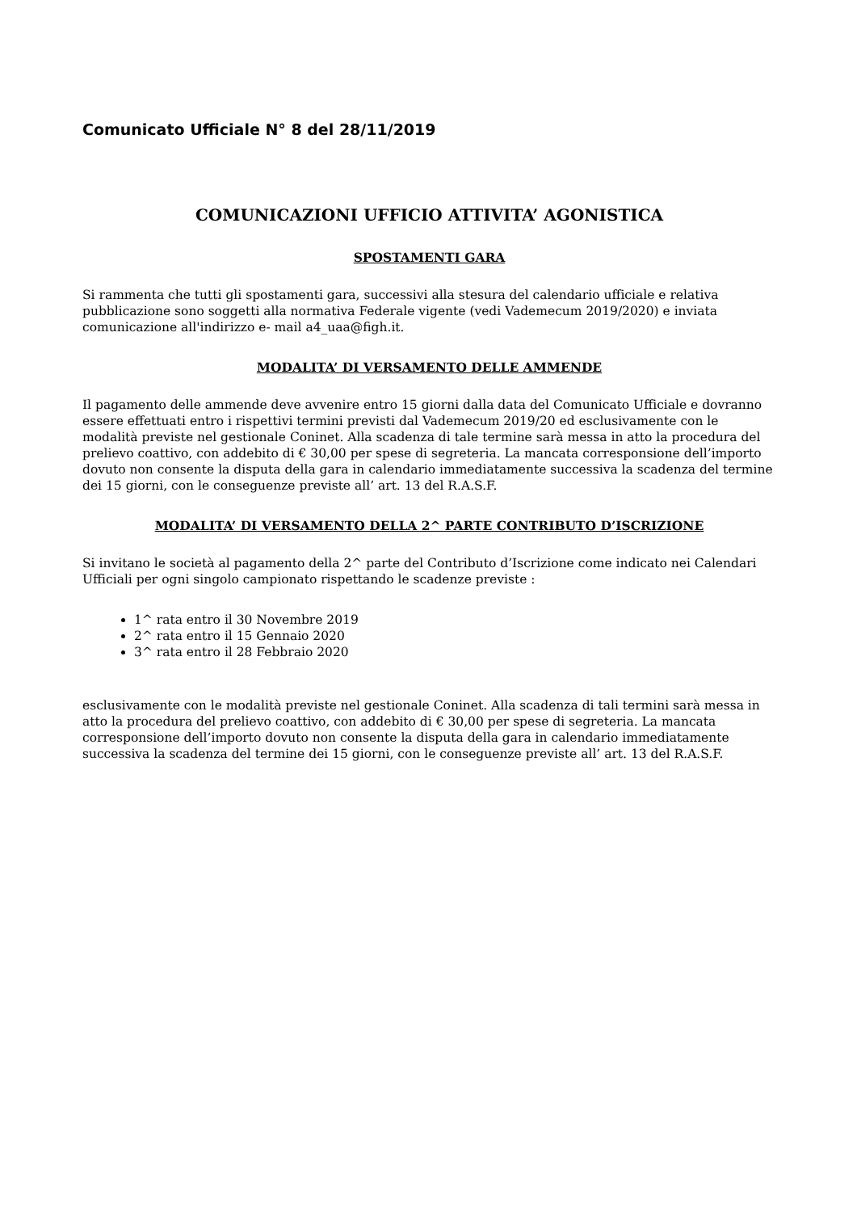Comunicato Ufficiale N° 8 del 28/11/2019
COMUNICAZIONI UFFICIO ATTIVITA’ AGONISTICA
SPOSTAMENTI GARA
Si rammenta che tutti gli spostamenti gara, successivi alla stesura del calendario ufficiale e relativa pubblicazione sono soggetti alla normativa Federale vigente (vedi Vademecum 2019/2020) e inviata comunicazione all'indirizzo e- mail a4_uaa@figh.it.
MODALITA’ DI VERSAMENTO DELLE AMMENDE
Il pagamento delle ammende deve avvenire entro 15 giorni dalla data del Comunicato Ufficiale e dovranno essere effettuati entro i rispettivi termini previsti dal Vademecum 2019/20 ed esclusivamente con le modalità previste nel gestionale Coninet. Alla scadenza di tale termine sarà messa in atto la procedura del prelievo coattivo, con addebito di € 30,00 per spese di segreteria. La mancata corresponsione dell’importo dovuto non consente la disputa della gara in calendario immediatamente successiva la scadenza del termine dei 15 giorni, con le conseguenze previste all’ art. 13 del R.A.S.F.
MODALITA’ DI VERSAMENTO DELLA 2^ PARTE CONTRIBUTO D’ISCRIZIONE
Si invitano le società al pagamento della 2^ parte del Contributo d’Iscrizione come indicato nei Calendari Ufficiali per ogni singolo campionato rispettando le scadenze previste :
1^ rata entro il 30 Novembre 2019
2^ rata entro il 15 Gennaio 2020
3^ rata entro il 28 Febbraio 2020
esclusivamente con le modalità previste nel gestionale Coninet. Alla scadenza di tali termini sarà messa in atto la procedura del prelievo coattivo, con addebito di € 30,00 per spese di segreteria. La mancata corresponsione dell’importo dovuto non consente la disputa della gara in calendario immediatamente successiva la scadenza del termine dei 15 giorni, con le conseguenze previste all’ art. 13 del R.A.S.F.